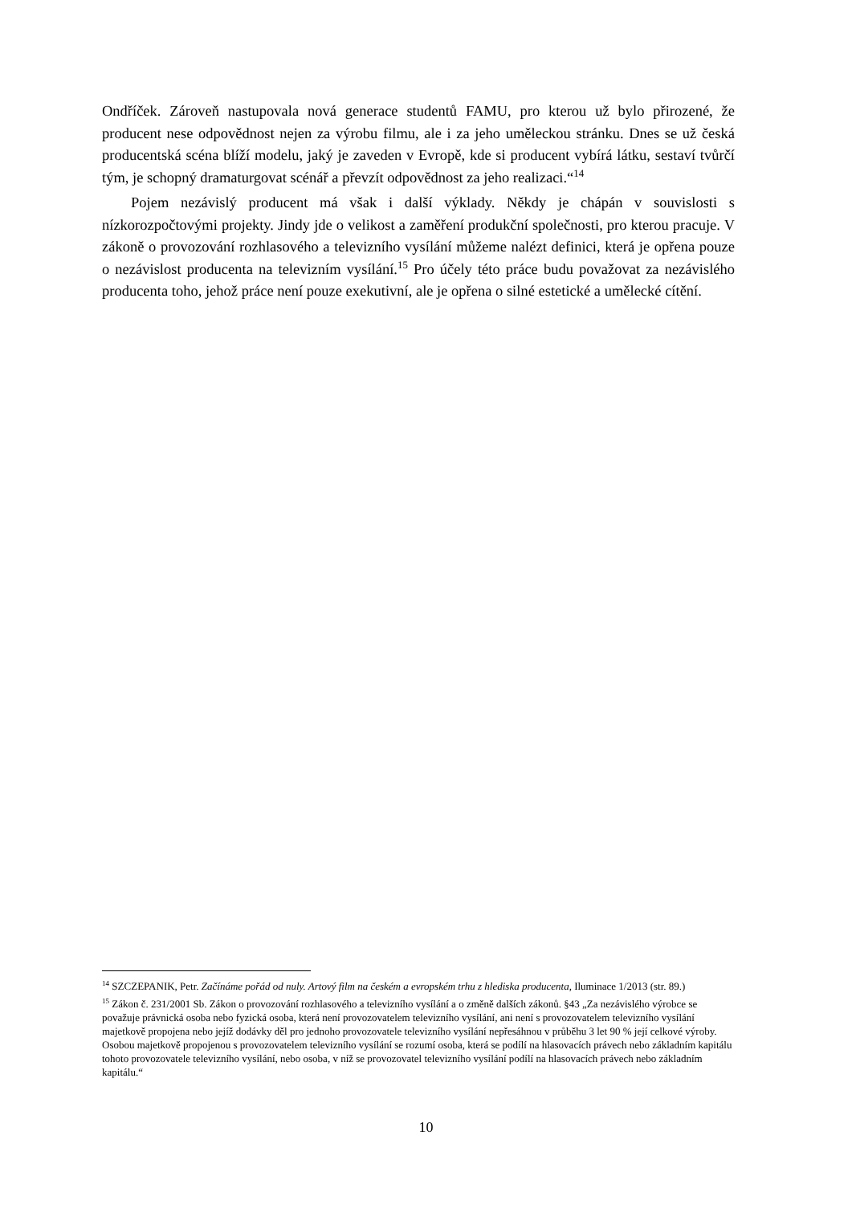Ondříček. Zároveň nastupovala nová generace studentů FAMU, pro kterou už bylo přirozené, že producent nese odpovědnost nejen za výrobu filmu, ale i za jeho uměleckou stránku. Dnes se už česká producentská scéna blíží modelu, jaký je zaveden v Evropě, kde si producent vybírá látku, sestaví tvůrčí tým, je schopný dramaturgovat scénář a převzít odpovědnost za jeho realizaci.“<sup>14</sup>
Pojem nezávislý producent má však i další výklady. Někdy je chápán v souvislosti s nízkorozpočtovými projekty. Jindy jde o velikost a zaměření produkční společnosti, pro kterou pracuje. V zákoně o provozování rozhlasového a televizního vysílání můžeme nalézt definici, která je opřena pouze o nezávislost producenta na televizním vysílání.<sup>15</sup> Pro účely této práce budu považovat za nezávislého producenta toho, jehož práce není pouze exekutivní, ale je opřena o silné estetické a umělecké cítění.
<sup>14</sup> SZCZEPANIK, Petr. Začínáme pořád od nuly. Artový film na českém a evropském trhu z hlediska producenta, Iluminace 1/2013 (str. 89.)
<sup>15</sup> Zákon č. 231/2001 Sb. Zákon o provozování rozhlasového a televizního vysílání a o změně dalších zákonů. §43 „Za nezávislého výrobce se považuje právnická osoba nebo fyzická osoba, která není provozovatelem televizního vysílání, ani není s provozovatelem televizního vysílání majetkově propojena nebo jejíž dodávky děl pro jednoho provozovatele televizního vysílání nepřesáhnou v průběhu 3 let 90 % její celkové výroby. Osobou majetkově propojenou s provozovatelem televizního vysílání se rozumí osoba, která se podílí na hlasovacích právech nebo základním kapitálu tohoto provozovatele televizního vysílání, nebo osoba, v níž se provozovatel televizního vysílání podílí na hlasovacích právech nebo základním kapitálu.“
10